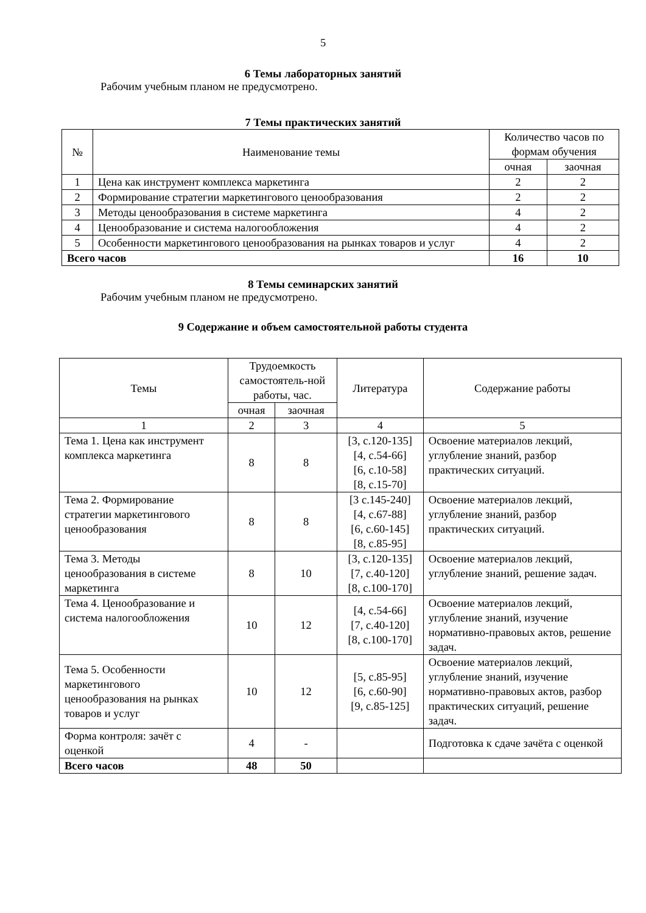5
6 Темы лабораторных занятий
Рабочим учебным планом не предусмотрено.
7 Темы практических занятий
| № | Наименование темы | Количество часов по формам обучения | |
| --- | --- | --- | --- |
| | | очная | заочная |
| 1 | Цена как инструмент комплекса маркетинга | 2 | 2 |
| 2 | Формирование стратегии маркетингового ценообразования | 2 | 2 |
| 3 | Методы ценообразования в системе маркетинга | 4 | 2 |
| 4 | Ценообразование и система налогообложения | 4 | 2 |
| 5 | Особенности маркетингового ценообразования на рынках товаров и услуг | 4 | 2 |
| Всего часов | | 16 | 10 |
8 Темы семинарских занятий
Рабочим учебным планом не предусмотрено.
9 Содержание и объем самостоятельной работы студента
| Темы | Трудоемкость самостоятель-ной работы, час. | | Литература | Содержание работы |
| --- | --- | --- | --- | --- |
| | очная | заочная | | |
| 1 | 2 | 3 | 4 | 5 |
| Тема 1. Цена как инструмент комплекса маркетинга | 8 | 8 | [3, с.120-135] [4, с.54-66] [6, с.10-58] [8, с.15-70] | Освоение материалов лекций, углубление знаний, разбор практических ситуаций. |
| Тема 2. Формирование стратегии маркетингового ценообразования | 8 | 8 | [3 с.145-240] [4, с.67-88] [6, с.60-145] [8, с.85-95] | Освоение материалов лекций, углубление знаний, разбор практических ситуаций. |
| Тема 3. Методы ценообразования в системе маркетинга | 8 | 10 | [3, с.120-135] [7, с.40-120] [8, с.100-170] | Освоение материалов лекций, углубление знаний, решение задач. |
| Тема 4. Ценообразование и система налогообложения | 10 | 12 | [4, с.54-66] [7, с.40-120] [8, с.100-170] | Освоение материалов лекций, углубление знаний, изучение нормативно-правовых актов, решение задач. |
| Тема 5. Особенности маркетингового ценообразования на рынках товаров и услуг | 10 | 12 | [5, с.85-95] [6, с.60-90] [9, с.85-125] | Освоение материалов лекций, углубление знаний, изучение нормативно-правовых актов, разбор практических ситуаций, решение задач. |
| Форма контроля: зачёт с оценкой | 4 | - | | Подготовка к сдаче зачёта с оценкой |
| Всего часов | 48 | 50 | | |